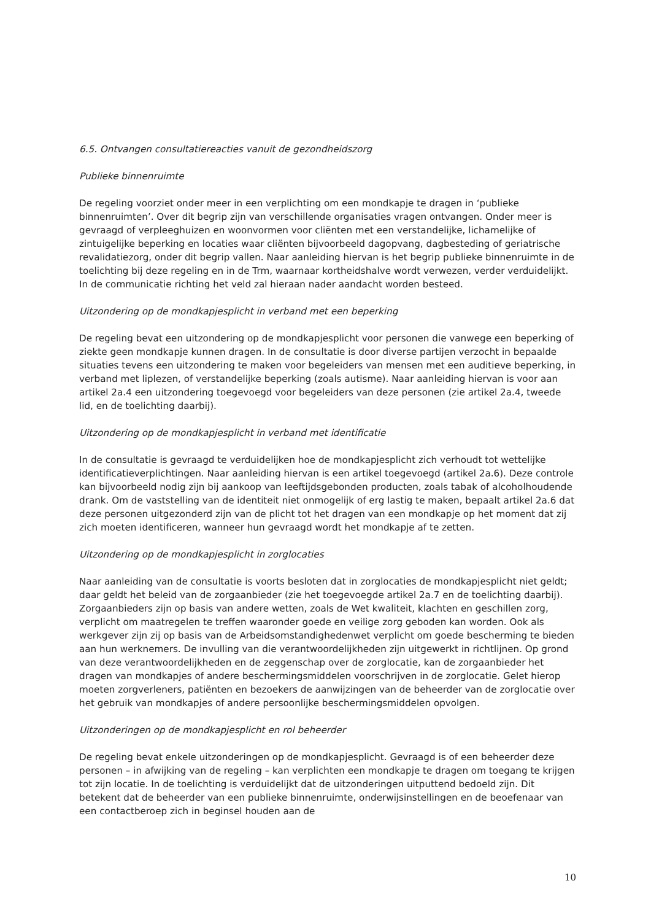6.5. Ontvangen consultatiereacties vanuit de gezondheidszorg
Publieke binnenruimte
De regeling voorziet onder meer in een verplichting om een mondkapje te dragen in ‘publieke binnenruimten’. Over dit begrip zijn van verschillende organisaties vragen ontvangen. Onder meer is gevraagd of verpleeghuizen en woonvormen voor cliënten met een verstandelijke, lichamelijke of zintuigelijke beperking en locaties waar cliënten bijvoorbeeld dagopvang, dagbesteding of geriatrische revalidatiezorg, onder dit begrip vallen. Naar aanleiding hiervan is het begrip publieke binnenruimte in de toelichting bij deze regeling en in de Trm, waarnaar kortheidshalve wordt verwezen, verder verduidelijkt. In de communicatie richting het veld zal hieraan nader aandacht worden besteed.
Uitzondering op de mondkapjesplicht in verband met een beperking
De regeling bevat een uitzondering op de mondkapjesplicht voor personen die vanwege een beperking of ziekte geen mondkapje kunnen dragen. In de consultatie is door diverse partijen verzocht in bepaalde situaties tevens een uitzondering te maken voor begeleiders van mensen met een auditieve beperking, in verband met liplezen, of verstandelijke beperking (zoals autisme). Naar aanleiding hiervan is voor aan artikel 2a.4 een uitzondering toegevoegd voor begeleiders van deze personen (zie artikel 2a.4, tweede lid, en de toelichting daarbij).
Uitzondering op de mondkapjesplicht in verband met identificatie
In de consultatie is gevraagd te verduidelijken hoe de mondkapjesplicht zich verhoudt tot wettelijke identificatieverplichtingen. Naar aanleiding hiervan is een artikel toegevoegd (artikel 2a.6). Deze controle kan bijvoorbeeld nodig zijn bij aankoop van leeftijdsgebonden producten, zoals tabak of alcoholhoudende drank. Om de vaststelling van de identiteit niet onmogelijk of erg lastig te maken, bepaalt artikel 2a.6 dat deze personen uitgezonderd zijn van de plicht tot het dragen van een mondkapje op het moment dat zij zich moeten identificeren, wanneer hun gevraagd wordt het mondkapje af te zetten.
Uitzondering op de mondkapjesplicht in zorglocaties
Naar aanleiding van de consultatie is voorts besloten dat in zorglocaties de mondkapjesplicht niet geldt; daar geldt het beleid van de zorgaanbieder (zie het toegevoegde artikel 2a.7 en de toelichting daarbij). Zorgaanbieders zijn op basis van andere wetten, zoals de Wet kwaliteit, klachten en geschillen zorg, verplicht om maatregelen te treffen waaronder goede en veilige zorg geboden kan worden. Ook als werkgever zijn zij op basis van de Arbeidsomstandighedenwet verplicht om goede bescherming te bieden aan hun werknemers. De invulling van die verantwoordelijkheden zijn uitgewerkt in richtlijnen. Op grond van deze verantwoordelijkheden en de zeggenschap over de zorglocatie, kan de zorgaanbieder het dragen van mondkapjes of andere beschermingsmiddelen voorschrijven in de zorglocatie. Gelet hierop moeten zorgverleners, patiënten en bezoekers de aanwijzingen van de beheerder van de zorglocatie over het gebruik van mondkapjes of andere persoonlijke beschermingsmiddelen opvolgen.
Uitzonderingen op de mondkapjesplicht en rol beheerder
De regeling bevat enkele uitzonderingen op de mondkapjesplicht. Gevraagd is of een beheerder deze personen – in afwijking van de regeling – kan verplichten een mondkapje te dragen om toegang te krijgen tot zijn locatie. In de toelichting is verduidelijkt dat de uitzonderingen uitputtend bedoeld zijn. Dit betekent dat de beheerder van een publieke binnenruimte, onderwijsinstellingen en de beoefenaar van een contactberoep zich in beginsel houden aan de
10